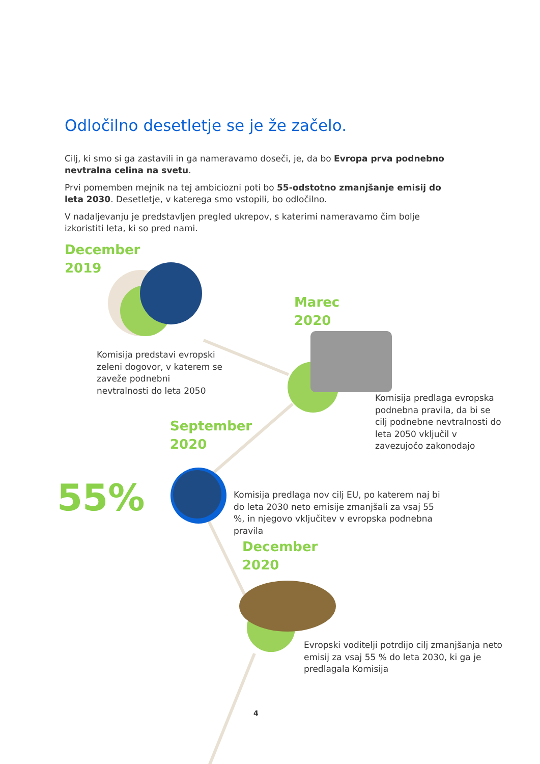Odločilno desetletje se je že začelo.
Cilj, ki smo si ga zastavili in ga nameravamo doseči, je, da bo Evropa prva podnebno nevtralna celina na svetu.
Prvi pomemben mejnik na tej ambiciozni poti bo 55-odstotno zmanjšanje emisij do leta 2030. Desetletje, v katerega smo vstopili, bo odločilno.
V nadaljevanju je predstavljen pregled ukrepov, s katerimi nameravamo čim bolje izkoristiti leta, ki so pred nami.
December
2019
Komisija predstavi evropski zeleni dogovor, v katerem se zaveže podnebni nevtralnosti do leta 2050
Marec
2020
Komisija predlaga evropska podnebna pravila, da bi se cilj podnebne nevtralnosti do leta 2050 vključil v zavezujočo zakonodajo
September
2020
55%
Komisija predlaga nov cilj EU, po katerem naj bi do leta 2030 neto emisije zmanjšali za vsaj 55 %, in njegovo vključitev v evropska podnebna pravila
December
2020
Evropski voditelji potrdijo cilj zmanjšanja neto emisij za vsaj 55 % do leta 2030, ki ga je predlagala Komisija
4